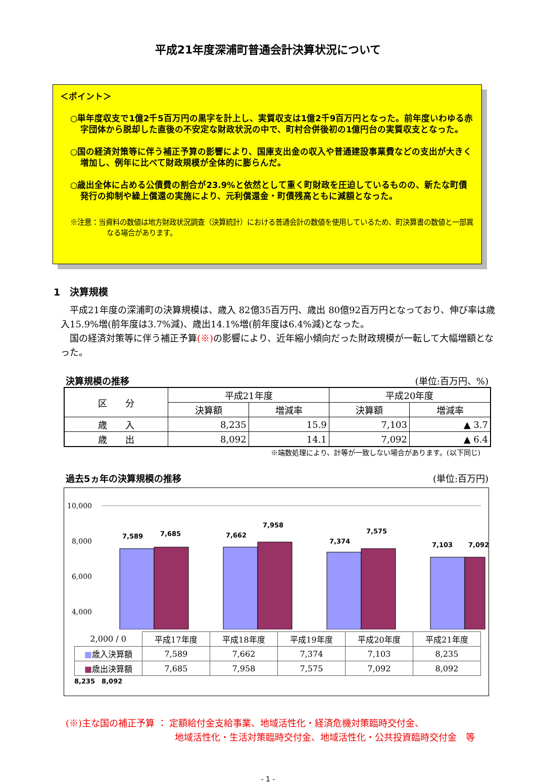平成21年度深浦町普通会計決算状況について
＜ポイント＞
○単年度収支で1億2千5百万円の黒字を計上し、実質収支は1億2千9百万円となった。前年度いわゆる赤字団体から脱却した直後の不安定な財政状況の中で、町村合併後初の1億円台の実質収支となった。
○国の経済対策等に伴う補正予算の影響により、国庫支出金の収入や普通建設事業費などの支出が大きく増加し、例年に比べて財政規模が全体的に膨らんだ。
○歳出全体に占める公債費の割合が23.9%と依然として重く町財政を圧迫しているものの、新たな町債発行の抑制や繰上償還の実施により、元利償還金・町債残高ともに減額となった。
※注意：当資料の数値は地方財政状況調査（決算統計）における普通会計の数値を使用しているため、町決算書の数値と一部異なる場合があります。
1　決算規模
　平成21年度の深浦町の決算規模は、歳入 82億35百万円、歳出 80億92百万円となっており、伸び率は歳入15.9%増(前年度は3.7%減)、歳出14.1%増(前年度は6.4%減)となった。
　国の経済対策等に伴う補正予算(※) の影響により、近年縮小傾向だった財政規模が一転して大幅増額となった。
決算規模の推移 (単位:百万円、%)
| 区 分 | 平成21年度 | | 平成20年度 | |
| --- | --- | --- | --- | --- |
| | 決算額 | 増減率 | 決算額 | 増減率 |
| 歳 入 | 8,235 | 15.9 | 7,103 | ▲ 3.7 |
| 歳 出 | 8,092 | 14.1 | 7,092 | ▲ 6.4 |
※端数処理により、計等が一致しない場合があります。(以下同じ)
過去5ヵ年の決算規模の推移 (単位:百万円)
10,000
8,000
6,000
4,000
7,589
7,685
7,662
7,958
7,374
7,575
7,103
7,092
| 2,000 / 0 | 平成17年度 | 平成18年度 | 平成19年度 | 平成20年度 | 平成21年度 |
| ■ 歳入決算額 | 7,589 | 7,662 | 7,374 | 7,103 | 8,235 |
| ■ 歳出決算額 | 7,685 | 7,958 | 7,575 | 7,092 | 8,092 |
8,235　8,092
(※)主な国の補正予算 ： 定額給付金支給事業、地域活性化・経済危機対策臨時交付金、
地域活性化・生活対策臨時交付金、地域活性化・公共投資臨時交付金　等
- 1 -